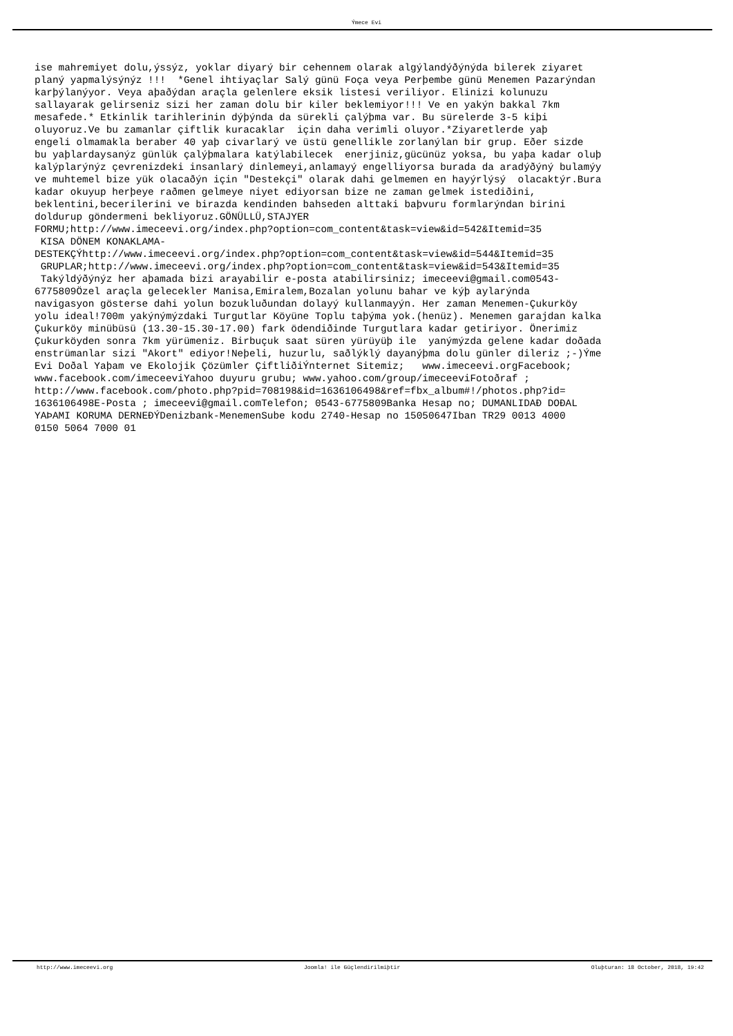Ýmece Evi
ise mahremiyet dolu,ýssýz, yoklar diyarý bir cehennem olarak algýlandýðýnýda bilerek ziyaret planý yapmalýsýnýz !!! *Genel ihtiyaçlar Salý günü Foça veya Perþembe günü Menemen Pazarýndan karþýlanýyor. Veya aþaðýdan araçla gelenlere eksik listesi veriliyor. Elinizi kolunuzu sallayarak gelirseniz sizi her zaman dolu bir kiler beklemiyor!!! Ve en yakýn bakkal 7km mesafede.* Etkinlik tarihlerinin dýþýnda da sürekli çalýþma var. Bu sürelerde 3-5 kiþi oluyoruz.Ve bu zamanlar çiftlik kuracaklar için daha verimli oluyor.*Ziyaretlerde yaþ engeli olmamakla beraber 40 yaþ civarlarý ve üstü genellikle zorlanýlan bir grup. Eðer sizde bu yaþlardaysanýz günlük çalýþmalara katýlabilecek enerjiniz,gücünüz yoksa, bu yaþa kadar oluþ kalýplarýnýz çevrenizdeki insanlarý dinlemeyi,anlamayý engelliyorsa burada da aradýðýný bulamýy ve muhtemel bize yük olacaðýn için "Destekçi" olarak dahi gelmemen en hayýrlýsý olacaktýr.Bura kadar okuyup herþeye raðmen gelmeye niyet ediyorsan bize ne zaman gelmek istediðini, beklentini,becerilerini ve birazda kendinden bahseden alttaki baþvuru formlarýndan birini doldurup göndermeni bekliyoruz.GÖNÜLLÜ,STAJYER FORMU;http://www.imeceevi.org/index.php?option=com_content&task=view&id=542&Itemid=35 KISA DÖNEM KONAKLAMA- DESTEKÇÝhttp://www.imeceevi.org/index.php?option=com_content&task=view&id=544&Itemid=35 GRUPLAR;http://www.imeceevi.org/index.php?option=com_content&task=view&id=543&Itemid=35 Takýldýðýnýz her aþamada bizi arayabilir e-posta atabilirsiniz; imeceevi@gmail.com0543- 6775809Özel araçla gelecekler Manisa,Emiralem,Bozalan yolunu bahar ve kýþ aylarýnda navigasyon gösterse dahi yolun bozukluðundan dolayý kullanmayýn. Her zaman Menemen-Çukurköy yolu ideal!700m yakýnýmýzdaki Turgutlar Köyüne Toplu taþýma yok.(henüz). Menemen garajdan kalka Çukurköy minübüsü (13.30-15.30-17.00) fark ödendiðinde Turgutlara kadar getiriyor. Önerimiz Çukurköyden sonra 7km yürümeniz. Birbuçuk saat süren yürüyüþ ile yanýmýzda gelene kadar doðada enstrümanlar sizi "Akort" ediyor!Neþeli, huzurlu, saðlýklý dayanýþma dolu günler dileriz ;-)Ýme Evi Doðal Yaþam ve Ekolojik Çözümler ÇiftliðiÝnternet Sitemiz; www.imeceevi.orgFacebook; www.facebook.com/imeceeviYahoo duyuru grubu; www.yahoo.com/group/imeceeviFotoðraf ; http://www.facebook.com/photo.php?pid=708198&id=1636106498&ref=fbx_album#!/photos.php?id= 1636106498E-Posta ; imeceevi@gmail.comTelefon; 0543-6775809Banka Hesap no; DUMANLIDAÐ DOÐAL YAÞAMI KORUMA DERNEÐÝDenizbank-MenemenSube kodu 2740-Hesap no 15050647Iban TR29 0013 4000 0150 5064 7000 01
http://www.imeceevi.org Joomla! ile Güçlendirilmiþtir Oluþturan: 18 October, 2018, 19:42